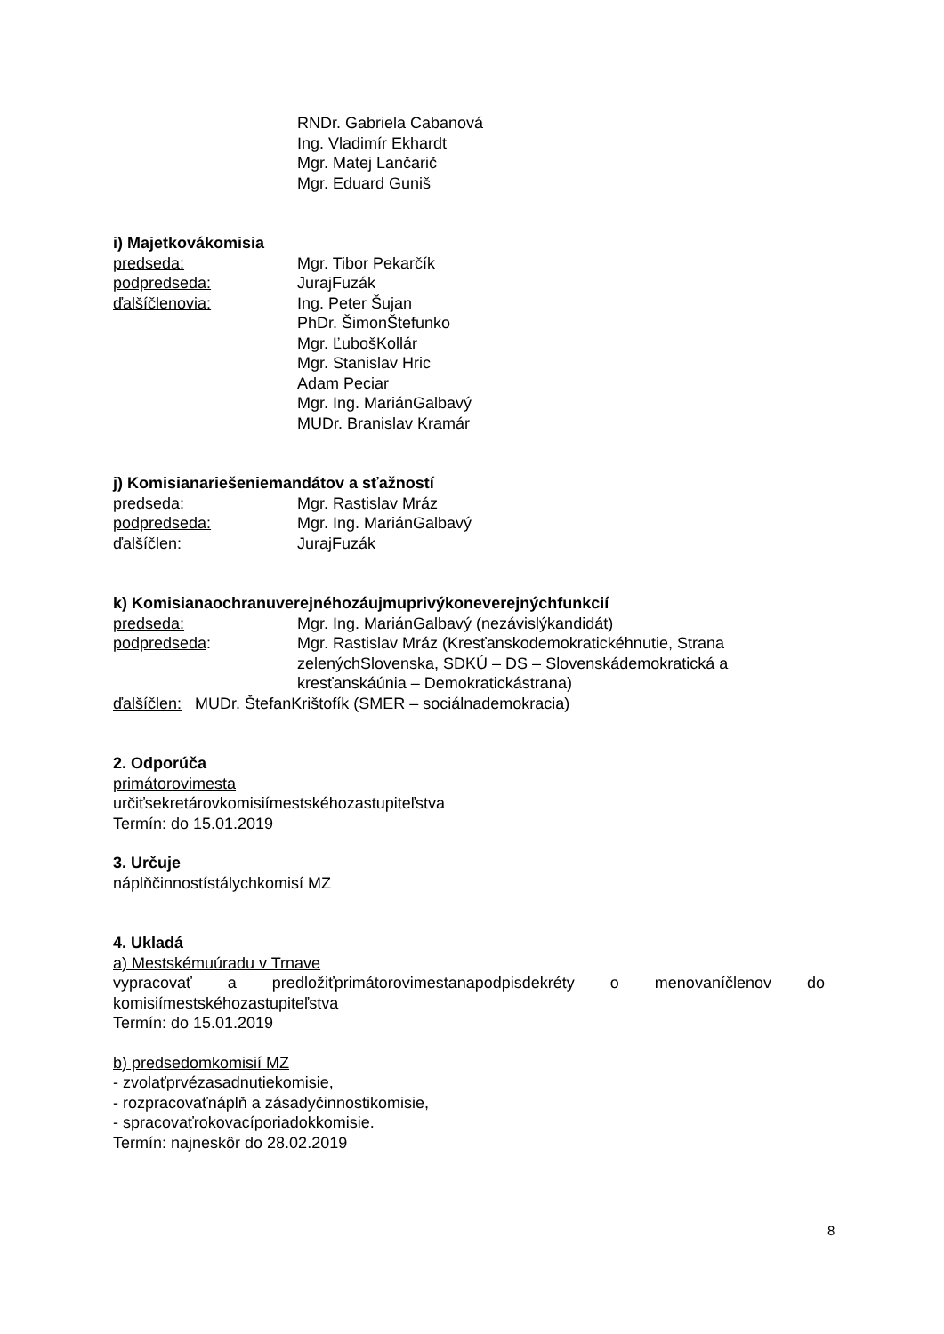RNDr. Gabriela Cabanová
Ing. Vladimír Ekhardt
Mgr. Matej Lančarič
Mgr. Eduard Guniš
i) Majetkovákomisia
predseda: Mgr. Tibor Pekarčík
podpredseda: JurajFuzák
ďalšíčlenovia: Ing. Peter Šujan
PhDr. ŠimonŠtefunko
Mgr. ĽubošKollár
Mgr. Stanislav Hric
Adam Peciar
Mgr. Ing. MariánGalbavý
MUDr. Branislav Kramár
j) Komisianariešeniemandátov a sťažností
predseda: Mgr. Rastislav Mráz
podpredseda: Mgr. Ing. MariánGalbavý
ďalšíčlen: JurajFuzák
k) Komisianaochranuverejnéhozáujmuprivýkoneverejnýchfunkcií
predseda: Mgr. Ing. MariánGalbavý (nezávislýkandidát)
podpredseda: Mgr. Rastislav Mráz (Kresťanskodemokratickéhnutie, Strana zelenýchSlovenska, SDKÚ – DS – Slovenskádemokratická a kresťanskáúnia – Demokratickástrana)
ďalšíčlen: MUDr. ŠtefanKrištofík (SMER – sociálnademokracia)
2. Odporúča
primátorovimesta
určiťsekretárovkomisiímestskéhozastupiteľstva
Termín: do 15.01.2019
3. Určuje
náplňčinnostístálychkomisí MZ
4. Ukladá
a) Mestskémuúradu v Trnave
vypracovať a predložiťprimátorovimestanapodpisdekréty o menovaníčlenov do
komisiímestskéhozastupiteľstva
Termín: do 15.01.2019
b) predsedomkomisií MZ
- zvolaťprvézasadnutiekomisie,
- rozpracovaťnáplň a zásadyčinnostikomisie,
- spracovaťrokovacíporiadokkomisie.
Termín: najneskôr do 28.02.2019
8